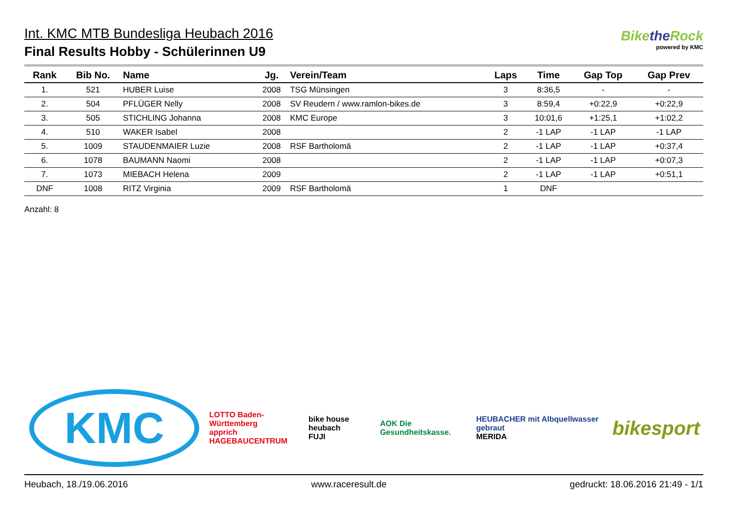Int. KMC MTB Bundesliga Heubach 2016
Final Results Hobby - Schülerinnen U9
Bikethe Rock
powered by KMC
| Rank | Bib No. | Name | Jg. | Verein/Team | Laps | Time | Gap Top | Gap Prev |
| --- | --- | --- | --- | --- | --- | --- | --- | --- |
| 1. | 521 | HUBER Luise | 2008 | TSG Münsingen | 3 | 8:36,5 | - | - |
| 2. | 504 | PFLÜGER Nelly | 2008 | SV Reudern / www.ramlon-bikes.de | 3 | 8:59,4 | +0:22,9 | +0:22,9 |
| 3. | 505 | STICHLING Johanna | 2008 | KMC Europe | 3 | 10:01,6 | +1:25,1 | +1:02,2 |
| 4. | 510 | WAKER Isabel | 2008 | | 2 | -1 LAP | -1 LAP | -1 LAP |
| 5. | 1009 | STAUDENMAIER Luzie | 2008 | RSF Bartholomä | 2 | -1 LAP | -1 LAP | +0:37,4 |
| 6. | 1078 | BAUMANN Naomi | 2008 | | 2 | -1 LAP | -1 LAP | +0:07,3 |
| 7. | 1073 | MIEBACH Helena | 2009 | | 2 | -1 LAP | -1 LAP | +0:51,1 |
| DNF | 1008 | RITZ Virginia | 2009 | RSF Bartholomä | 1 | DNF | | |
Anzahl: 8
KMC
LOTTO Baden-Württemberg
apprich HAGEBAUCENTRUM
bike house heubach
FUJI
AOK Die Gesundheitskasse.
HEUBACHER mit Albquellwasser gebraut
MERIDA
bikesport
Heubach, 18./19.06.2016 www.raceresult.de gedruckt: 18.06.2016 21:49 - 1/1